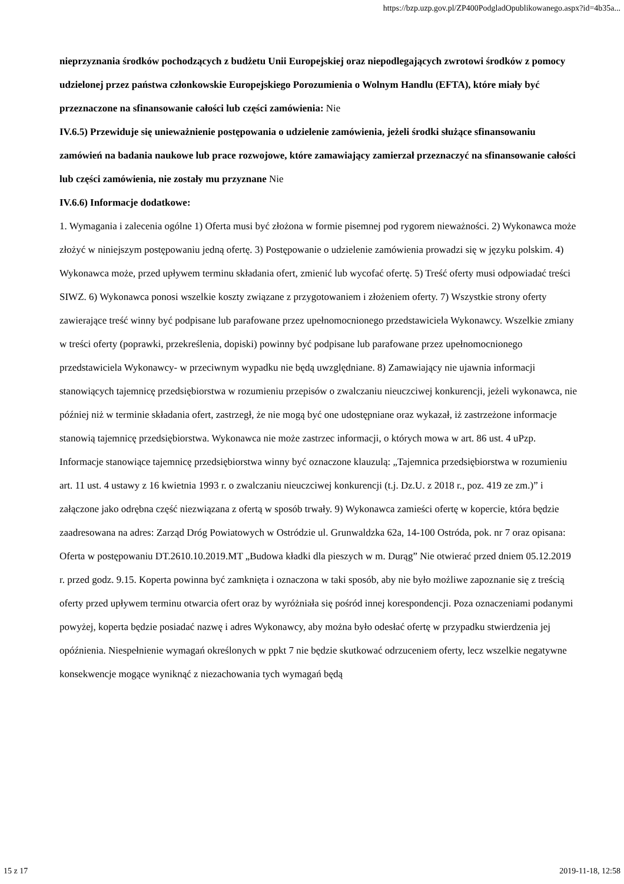https://bzp.uzp.gov.pl/ZP400PodgladOpublikowanego.aspx?id=4b35a...
nieprzyznania środków pochodzących z budżetu Unii Europejskiej oraz niepodlegających zwrotowi środków z pomocy udzielonej przez państwa członkowskie Europejskiego Porozumienia o Wolnym Handlu (EFTA), które miały być przeznaczone na sfinansowanie całości lub części zamówienia: Nie
IV.6.5) Przewiduje się unieważnienie postępowania o udzielenie zamówienia, jeżeli środki służące sfinansowaniu zamówień na badania naukowe lub prace rozwojowe, które zamawiający zamierzał przeznaczyć na sfinansowanie całości lub części zamówienia, nie zostały mu przyznane Nie
IV.6.6) Informacje dodatkowe:
1. Wymagania i zalecenia ogólne 1) Oferta musi być złożona w formie pisemnej pod rygorem nieważności. 2) Wykonawca może złożyć w niniejszym postępowaniu jedną ofertę. 3) Postępowanie o udzielenie zamówienia prowadzi się w języku polskim. 4) Wykonawca może, przed upływem terminu składania ofert, zmienić lub wycofać ofertę. 5) Treść oferty musi odpowiadać treści SIWZ. 6) Wykonawca ponosi wszelkie koszty związane z przygotowaniem i złożeniem oferty. 7) Wszystkie strony oferty zawierające treść winny być podpisane lub parafowane przez upełnomocnionego przedstawiciela Wykonawcy. Wszelkie zmiany w treści oferty (poprawki, przekreślenia, dopiski) powinny być podpisane lub parafowane przez upełnomocnionego przedstawiciela Wykonawcy- w przeciwnym wypadku nie będą uwzględniane. 8) Zamawiający nie ujawnia informacji stanowiących tajemnicę przedsiębiorstwa w rozumieniu przepisów o zwalczaniu nieuczciwej konkurencji, jeżeli wykonawca, nie później niż w terminie składania ofert, zastrzegł, że nie mogą być one udostępniane oraz wykazał, iż zastrzeżone informacje stanowią tajemnicę przedsiębiorstwa. Wykonawca nie może zastrzec informacji, o których mowa w art. 86 ust. 4 uPzp. Informacje stanowiące tajemnicę przedsiębiorstwa winny być oznaczone klauzulą: „Tajemnica przedsiębiorstwa w rozumieniu art. 11 ust. 4 ustawy z 16 kwietnia 1993 r. o zwalczaniu nieuczciwej konkurencji (t.j. Dz.U. z 2018 r., poz. 419 ze zm.)” i załączone jako odrębna część niezwiązana z ofertą w sposób trwały. 9) Wykonawca zamieści ofertę w kopercie, która będzie zaadresowana na adres: Zarząd Dróg Powiatowych w Ostródzie ul. Grunwaldzka 62a, 14-100 Ostróda, pok. nr 7 oraz opisana: Oferta w postępowaniu DT.2610.10.2019.MT „Budowa kładki dla pieszych w m. Durąg” Nie otwierać przed dniem 05.12.2019 r. przed godz. 9.15. Koperta powinna być zamknięta i oznaczona w taki sposób, aby nie było możliwe zapoznanie się z treścią oferty przed upływem terminu otwarcia ofert oraz by wyróżniała się pośród innej korespondencji. Poza oznaczeniami podanymi powyżej, koperta będzie posiadać nazwę i adres Wykonawcy, aby można było odesłać ofertę w przypadku stwierdzenia jej opóźnienia. Niespełnienie wymagań określonych w ppkt 7 nie będzie skutkować odrzuceniem oferty, lecz wszelkie negatywne konsekwencje mogące wyniknąć z niezachowania tych wymagań będą
15 z 17 2019-11-18, 12:58